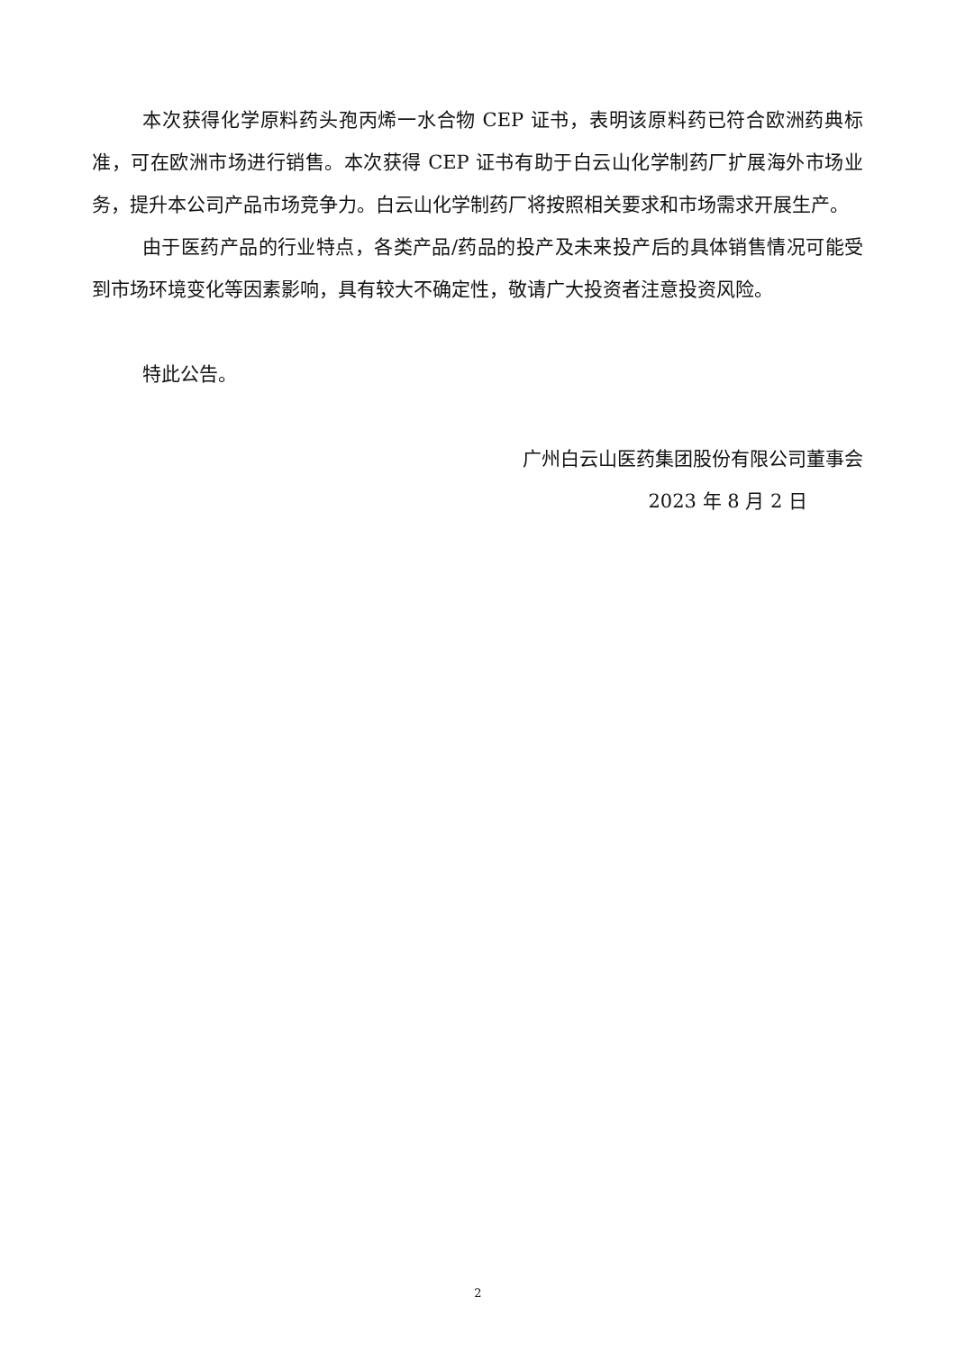本次获得化学原料药头孢丙烯一水合物 CEP 证书，表明该原料药已符合欧洲药典标准，可在欧洲市场进行销售。本次获得 CEP 证书有助于白云山化学制药厂扩展海外市场业务，提升本公司产品市场竞争力。白云山化学制药厂将按照相关要求和市场需求开展生产。
由于医药产品的行业特点，各类产品/药品的投产及未来投产后的具体销售情况可能受到市场环境变化等因素影响，具有较大不确定性，敬请广大投资者注意投资风险。
特此公告。
广州白云山医药集团股份有限公司董事会
2023 年 8 月 2 日
2